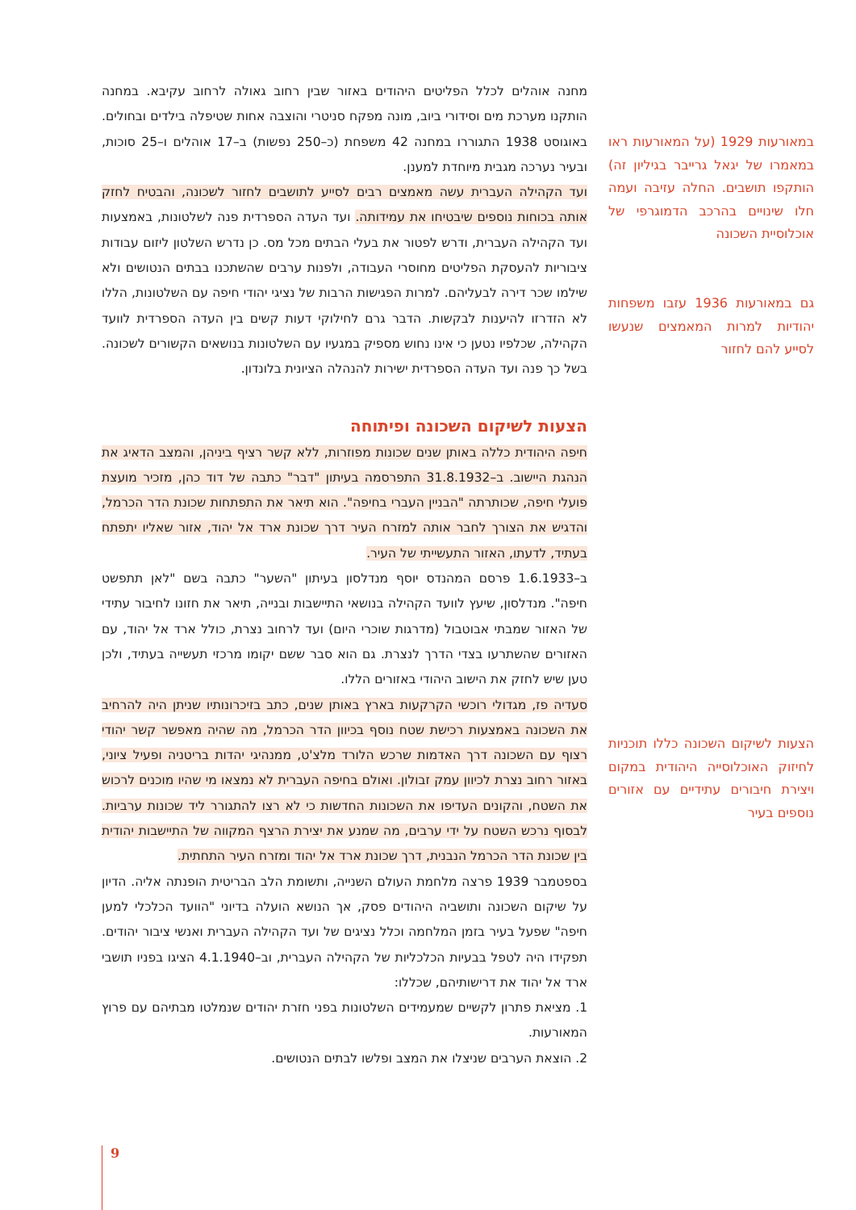מחנה אוהלים לכלל הפליטים היהודים באזור שבין רחוב גאולה לרחוב עקיבא. במחנה הותקנו מערכת מים וסידורי ביוב, מונה מפקח סניטרי והוצבה אחות שטיפלה בילדים ובחולים. באוגוסט 1938 התגוררו במחנה 42 משפחת (כ–250 נפשות) ב–17 אוהלים ו–25 סוכות, ובעיר נערכה מגבית מיוחדת למענן.
ועד הקהילה העברית עשה מאמצים רבים לסייע לתושבים לחזור לשכונה, והבטיח לחזק אותה בכוחות נוספים שיבטיחו את עמידותה. ועד העדה הספרדית פנה לשלטונות, באמצעות ועד הקהילה העברית, ודרש לפטור את בעלי הבתים מכל מס. כן נדרש השלטון ליזום עבודות ציבוריות להעסקת הפליטים מחוסרי העבודה, ולפנות ערבים שהשתכנו בבתים הנטושים ולא שילמו שכר דירה לבעליהם. למרות הפגישות הרבות של נציגי יהודי חיפה עם השלטונות, הללו לא הזדרזו להיענות לבקשות. הדבר גרם לחילוקי דעות קשים בין העדה הספרדית לוועד הקהילה, שכלפיו נטען כי אינו נחוש מספיק במגעיו עם השלטונות בנושאים הקשורים לשכונה. בשל כך פנה ועד העדה הספרדית ישירות להנהלה הציונית בלונדון.
הצעות לשיקום השכונה ופיתוחה
חיפה היהודית כללה באותן שנים שכונות מפוזרות, ללא קשר רציף ביניהן, והמצב הדאיג את הנהגת היישוב. ב–31.8.1932 התפרסמה בעיתון "דבר" כתבה של דוד כהן, מזכיר מועצת פועלי חיפה, שכותרתה "הבניין העברי בחיפה". הוא תיאר את התפתחות שכונת הדר הכרמל, והדגיש את הצורך לחבר אותה למזרח העיר דרך שכונת ארד אל יהוד, אזור שאליו יתפתח בעתיד, לדעתו, האזור התעשייתי של העיר.
ב–1.6.1933 פרסם המהנדס יוסף מנדלסון בעיתון "השער" כתבה בשם "לאן תתפשט חיפה". מנדלסון, שיעץ לוועד הקהילה בנושאי התיישבות ובנייה, תיאר את חזונו לחיבור עתידי של האזור שמבתי אבוטבול (מדרגות שוכרי היום) ועד לרחוב נצרת, כולל ארד אל יהוד, עם האזורים שהשתרעו בצדי הדרך לנצרת. גם הוא סבר ששם יקומו מרכזי תעשייה בעתיד, ולכן טען שיש לחזק את הישוב היהודי באזורים הללו.
סעדיה פז, מגדולי רוכשי הקרקעות בארץ באותן שנים, כתב בזיכרונותיו שניתן היה להרחיב את השכונה באמצעות רכישת שטח נוסף בכיוון הדר הכרמל, מה שהיה מאפשר קשר יהודי רצוף עם השכונה דרך האדמות שרכש הלורד מלצ'ט, ממנהיגי יהדות בריטניה ופעיל ציוני, באזור רחוב נצרת לכיוון עמק זבולון. ואולם בחיפה העברית לא נמצאו מי שהיו מוכנים לרכוש את השטח, והקונים העדיפו את השכונות החדשות כי לא רצו להתגורר ליד שכונות ערביות. לבסוף נרכש השטח על ידי ערבים, מה שמנע את יצירת הרצף המקווה של התיישבות יהודית בין שכונת הדר הכרמל הנבנית, דרך שכונת ארד אל יהוד ומזרח העיר התחתית.
בספטמבר 1939 פרצה מלחמת העולם השנייה, ותשומת הלב הבריטית הופנתה אליה. הדיון על שיקום השכונה ותושביה היהודים פסק, אך הנושא הועלה בדיוני "הוועד הכלכלי למען חיפה" שפעל בעיר בזמן המלחמה וכלל נציגים של ועד הקהילה העברית ואנשי ציבור יהודים. תפקידו היה לטפל בבעיות הכלכליות של הקהילה העברית, וב–4.1.1940 הציגו בפניו תושבי ארד אל יהוד את דרישותיהם, שכללו:
1. מציאת פתרון לקשיים שמעמידים השלטונות בפני חזרת יהודים שנמלטו מבתיהם עם פרוץ המאורעות.
2. הוצאת הערבים שניצלו את המצב ופלשו לבתים הנטושים.
במאורעות 1929 (על המאורעות ראו במאמרו של יגאל גרייבר בגיליון זה) הותקפו תושבים. החלה עזיבה ועמה חלו שינויים בהרכב הדמוגרפי של אוכלוסיית השכונה
גם במאורעות 1936 עזבו משפחות יהודיות למרות המאמצים שנעשו לסייע להם לחזור
הצעות לשיקום השכונה כללו תוכניות לחיזוק האוכלוסייה היהודית במקום ויצירת חיבורים עתידיים עם אזורים נוספים בעיר
9